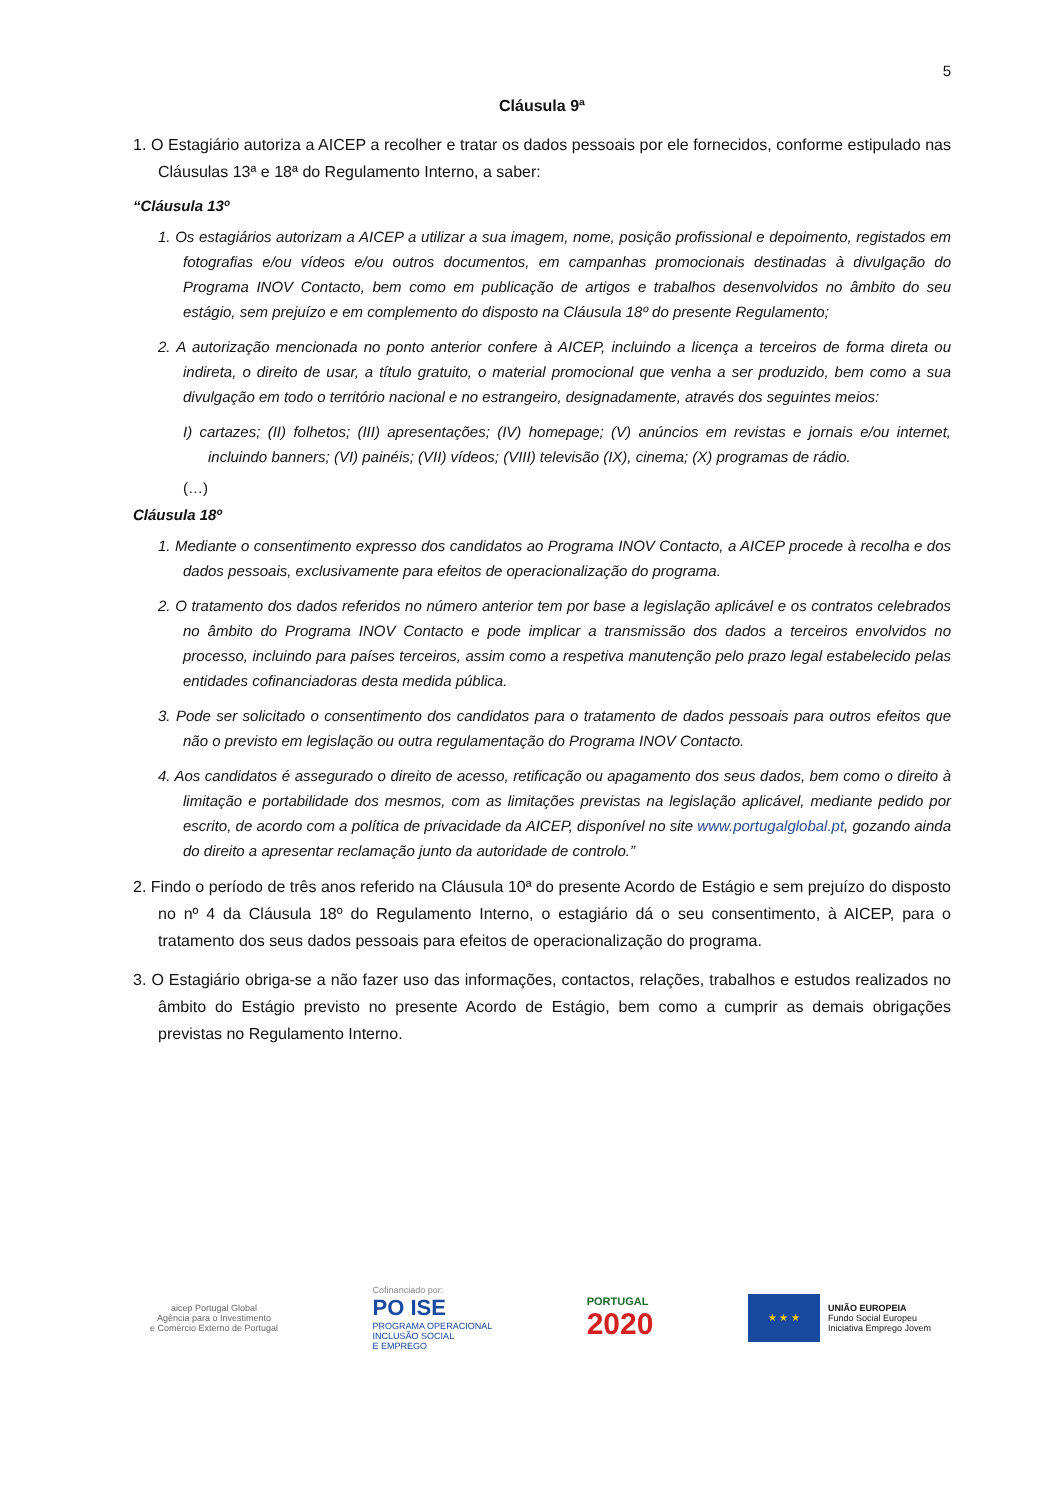5
Cláusula 9ª
1. O Estagiário autoriza a AICEP a recolher e tratar os dados pessoais por ele fornecidos, conforme estipulado nas Cláusulas 13ª e 18ª do Regulamento Interno, a saber:
“Cláusula 13º
1. Os estagiários autorizam a AICEP a utilizar a sua imagem, nome, posição profissional e depoimento, registados em fotografias e/ou vídeos e/ou outros documentos, em campanhas promocionais destinadas à divulgação do Programa INOV Contacto, bem como em publicação de artigos e trabalhos desenvolvidos no âmbito do seu estágio, sem prejuízo e em complemento do disposto na Cláusula 18º do presente Regulamento;
2. A autorização mencionada no ponto anterior confere à AICEP, incluindo a licença a terceiros de forma direta ou indireta, o direito de usar, a título gratuito, o material promocional que venha a ser produzido, bem como a sua divulgação em todo o território nacional e no estrangeiro, designadamente, através dos seguintes meios:
I) cartazes; (II) folhetos; (III) apresentações; (IV) homepage; (V) anúncios em revistas e jornais e/ou internet, incluindo banners; (VI) painéis; (VII) vídeos; (VIII) televisão (IX), cinema; (X) programas de rádio.
(…)
Cláusula 18º
1. Mediante o consentimento expresso dos candidatos ao Programa INOV Contacto, a AICEP procede à recolha e dos dados pessoais, exclusivamente para efeitos de operacionalização do programa.
2. O tratamento dos dados referidos no número anterior tem por base a legislação aplicável e os contratos celebrados no âmbito do Programa INOV Contacto e pode implicar a transmissão dos dados a terceiros envolvidos no processo, incluindo para países terceiros, assim como a respetiva manutenção pelo prazo legal estabelecido pelas entidades cofinanciadoras desta medida pública.
3. Pode ser solicitado o consentimento dos candidatos para o tratamento de dados pessoais para outros efeitos que não o previsto em legislação ou outra regulamentação do Programa INOV Contacto.
4. Aos candidatos é assegurado o direito de acesso, retificação ou apagamento dos seus dados, bem como o direito à limitação e portabilidade dos mesmos, com as limitações previstas na legislação aplicável, mediante pedido por escrito, de acordo com a política de privacidade da AICEP, disponível no site www.portugalglobal.pt, gozando ainda do direito a apresentar reclamação junto da autoridade de controlo.”
2. Findo o período de três anos referido na Cláusula 10ª do presente Acordo de Estágio e sem prejuízo do disposto no nº 4 da Cláusula 18º do Regulamento Interno, o estagiário dá o seu consentimento, à AICEP, para o tratamento dos seus dados pessoais para efeitos de operacionalização do programa.
3. O Estagiário obriga-se a não fazer uso das informações, contactos, relações, trabalhos e estudos realizados no âmbito do Estágio previsto no presente Acordo de Estágio, bem como a cumprir as demais obrigações previstas no Regulamento Interno.
aicep Portugal Global
Agência para o Investimento
e Comércio Externo de Portugal
Cofinanciado por:
PO ISE
PROGRAMA OPERACIONAL
INCLUSÃO SOCIAL
E EMPREGO
PORTUGAL
2020
★ ★ ★
UNIÃO EUROPEIA
Fundo Social Europeu
Iniciativa Emprego Jovem